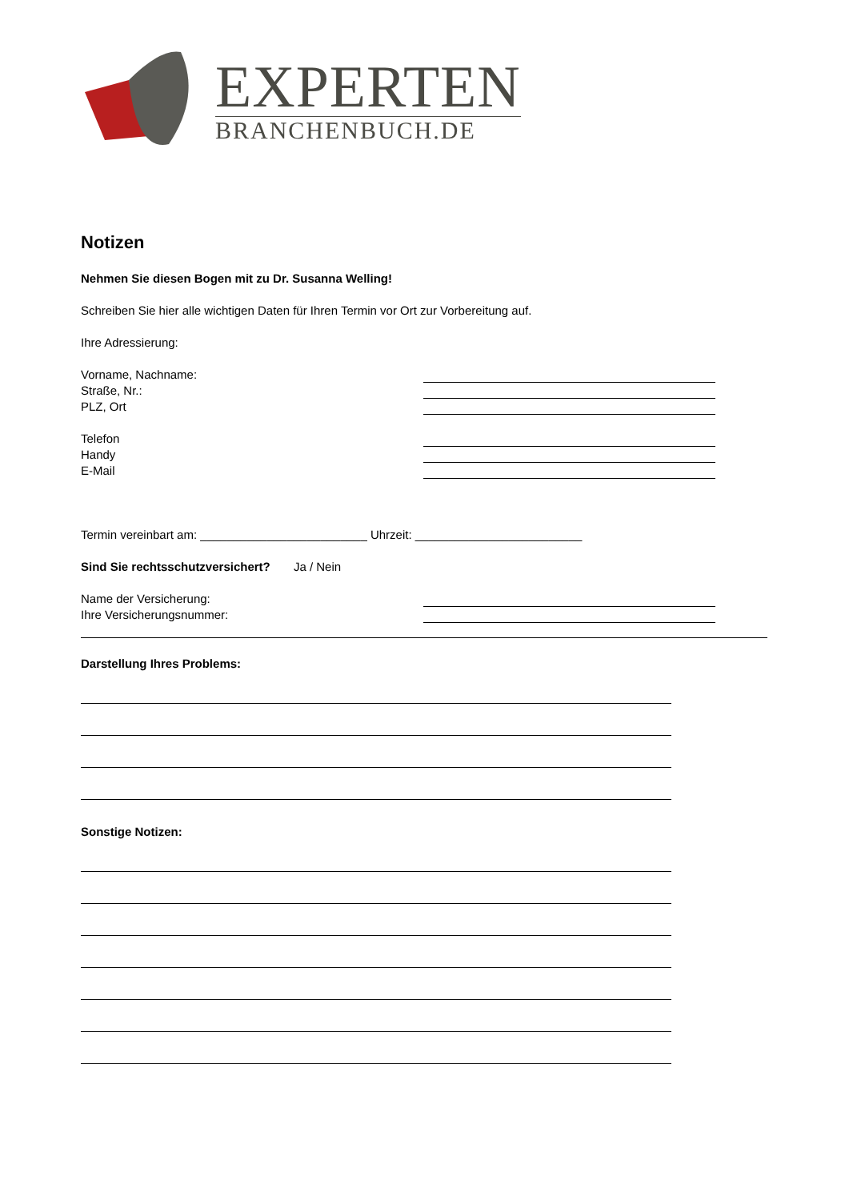EXPERTEN
BRANCHENBUCH.DE
Notizen
Nehmen Sie diesen Bogen mit zu Dr. Susanna Welling!
Schreiben Sie hier alle wichtigen Daten für Ihren Termin vor Ort zur Vorbereitung auf.
Ihre Adressierung:
Vorname, Nachname:
Straße, Nr.:
PLZ, Ort
Telefon
Handy
E-Mail
Termin vereinbart am: _________________________ Uhrzeit: _________________________
Sind Sie rechtsschutzversichert? Ja / Nein
Name der Versicherung:
Ihre Versicherungsnummer:
Darstellung Ihres Problems:
Sonstige Notizen: